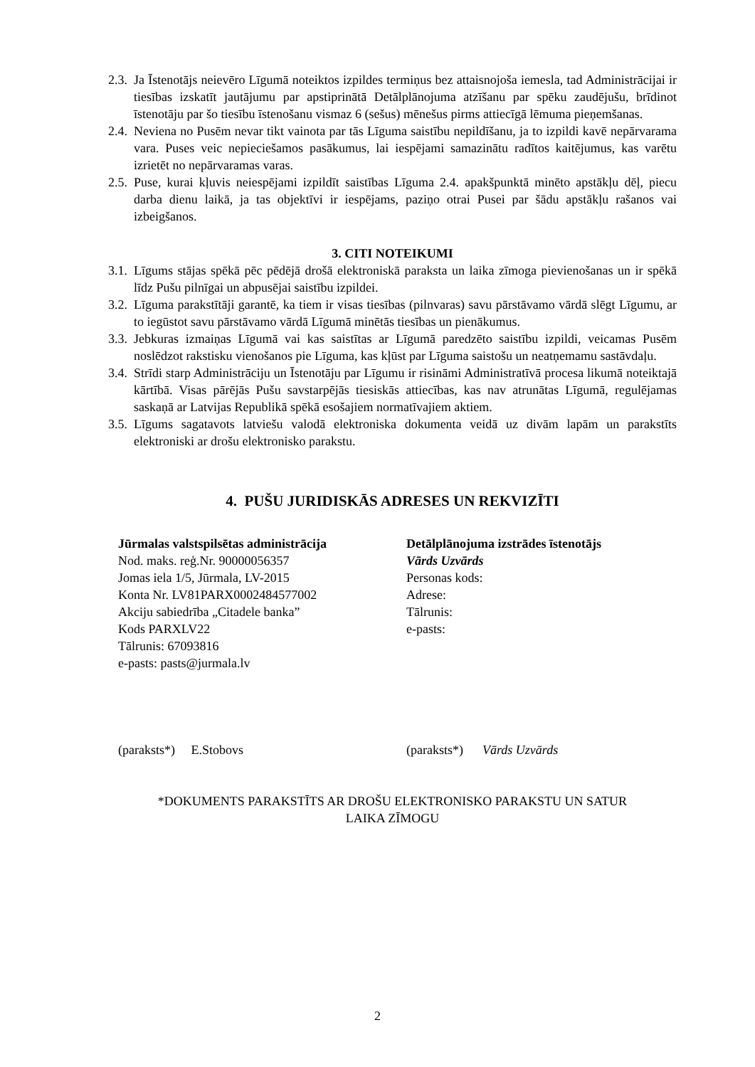2.3. Ja Īstenotājs neievēro Līgumā noteiktos izpildes termiņus bez attaisnojoša iemesla, tad Administrācijai ir tiesības izskatīt jautājumu par apstiprinātā Detālplānojuma atzīšanu par spēku zaudējušu, brīdinot īstenotāju par šo tiesību īstenošanu vismaz 6 (sešus) mēnešus pirms attiecīgā lēmuma pieņemšanas.
2.4. Neviena no Pusēm nevar tikt vainota par tās Līguma saistību nepildīšanu, ja to izpildi kavē nepārvarama vara. Puses veic nepieciešamos pasākumus, lai iespējami samazinātu radītos kaitējumus, kas varētu izrietēt no nepārvaramas varas.
2.5. Puse, kurai kļuvis neiespējami izpildīt saistības Līguma 2.4. apakšpunktā minēto apstākļu dēļ, piecu darba dienu laikā, ja tas objektīvi ir iespējams, paziņo otrai Pusei par šādu apstākļu rašanos vai izbeigšanos.
3. CITI NOTEIKUMI
3.1. Līgums stājas spēkā pēc pēdējā drošā elektroniskā paraksta un laika zīmoga pievienošanas un ir spēkā līdz Pušu pilnīgai un abpusējai saistību izpildei.
3.2. Līguma parakstītāji garantē, ka tiem ir visas tiesības (pilnvaras) savu pārstāvamo vārdā slēgt Līgumu, ar to iegūstot savu pārstāvamo vārdā Līgumā minētās tiesības un pienākumus.
3.3. Jebkuras izmaiņas Līgumā vai kas saistītas ar Līgumā paredzēto saistību izpildi, veicamas Pusēm noslēdzot rakstisku vienošanos pie Līguma, kas kļūst par Līguma saistošu un neatņemamu sastāvdaļu.
3.4. Strīdi starp Administrāciju un Īstenotāju par Līgumu ir risināmi Administratīvā procesa likumā noteiktajā kārtībā. Visas pārējās Pušu savstarpējās tiesiskās attiecības, kas nav atrunātas Līgumā, regulējamas saskaņā ar Latvijas Republikā spēkā esošajiem normatīvajiem aktiem.
3.5. Līgums sagatavots latviešu valodā elektroniska dokumenta veidā uz divām lapām un parakstīts elektroniski ar drošu elektronisko parakstu.
4. PUŠU JURIDISKĀS ADRESES UN REKVIZĪTI
Jūrmalas valstspilsētas administrācija
Nod. maks. reģ.Nr. 90000056357
Jomas iela 1/5, Jūrmala, LV-2015
Konta Nr. LV81PARX0002484577002
Akciju sabiedrība „Citadele banka”
Kods PARXLV22
Tālrunis: 67093816
e-pasts: pasts@jurmala.lv
Detālplānojuma izstrādes īstenotājs
Vārds Uzvārds
Personas kods:
Adrese:
Tālrunis:
e-pasts:
(paraksts*) E.Stobovs (paraksts*) Vārds Uzvārds
*DOKUMENTS PARAKSTĪTS AR DROŠU ELEKTRONISKO PARAKSTU UN SATUR
LAIKA ZĪMOGU
2